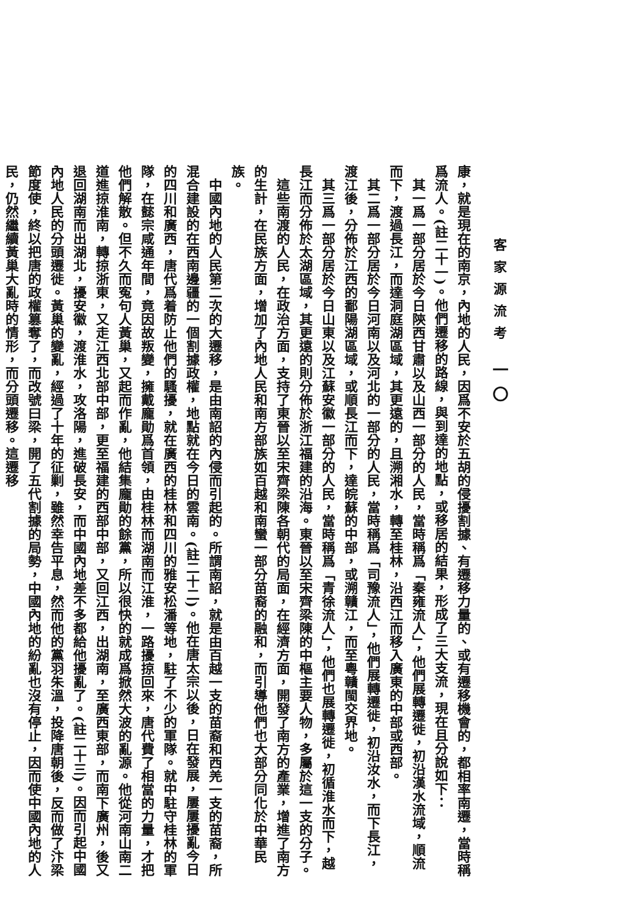客家源流考 一〇
康，就是現在的南京，內地的人民，因爲不安於五胡的侵擾割據、有遷移力量的、或有遷移機會的，都相率南遷，當時稱爲流人。(註二十一)。他們遷移的路線，與到達的地點，或移居的結果，形成了三大支流，現在且分說如下：
其一爲一部分居於今日陝西甘肅以及山西一部分的人民，當時稱爲「秦雍流人」，他們展轉遷徙，初沿漢水流域，順流而下，渡過長江，而達洞庭湖區域，其更遠的，且溯湘水，轉至桂林，沿西江而移入廣東的中部或西部。
其二爲一部分居於今日河南以及河北的一部分的人民，當時稱爲「司豫流人」，他們展轉遷徙，初沿汝水，而下長江，渡江後，分佈於江西的鄱陽湖區域，或順長江而下，達皖蘇的中部，或溯贛江，而至粵贛閩交界地。
其三爲一部分居於今日山東以及江蘇安徽一部分的人民，當時稱爲「青徐流人」，他們也展轉遷徙，初循淮水而下，越長江而分佈於太湖區域，其更遠的則分佈於浙江福建的沿海。東晉以至宋齊梁陳的中樞主要人物，多屬於這一支的分子。
這些南渡的人民，在政治方面，支持了東晉以至宋齊梁陳各朝代的局面，在經濟方面，開發了南方的產業，增進了南方的生計，在民族方面，增加了內地人民和南方部族如百越和南蠻一部分苗裔的融和，而引導他們也大部分同化於中華民族。
中國內地的人民第二次的大遷移，是由南詔的內侵而引起的。所謂南詔，就是由百越一支的苗裔和西羌一支的苗裔，所混合建設的在西南邊疆的一個割據政權，地點就在今日的雲南。(註二十二)。他在唐太宗以後，日在發展，屢屢擾亂今日的四川和廣西，唐代爲着防止他們的騷擾，就在廣西的桂林和四川的雅安松潘等地，駐了不少的軍隊。就中駐守桂林的軍隊，在懿宗咸通年間，竟因故叛變，擁戴龐勛爲首領，由桂林而湖南而江淮，一路擾掠回來，唐代費了相當的力量，才把他們解散。但不久而寃句人黃巢，又起而作亂，他結集龐勛的餘黨，所以很快的就成爲掀然大波的亂源。他從河南山南二道進掠淮南，轉掠浙東，又走江西北部中部，更至福建的西部中部，又回江西，出湖南，至廣西東部，而南下廣州，後又退回湖南而出湖北，擾安徽，渡淮水，攻洛陽，進破長安，而中國內地差不多都給他擾亂了。(註二十三)。因而引起中國內地人民的分頭遷徙。黃巢的變亂，經過了十年的征剿，雖然幸告平息，然而他的黨羽朱溫，投降唐朝後，反而做了汴梁節度使，終以把唐的政權篡奪了，而改號曰梁，開了五代割據的局勢，中國內地的紛亂也沒有停止，因而使中國內地的人民，仍然繼續黃巢大亂時的情形，而分頭遷移。這遷移